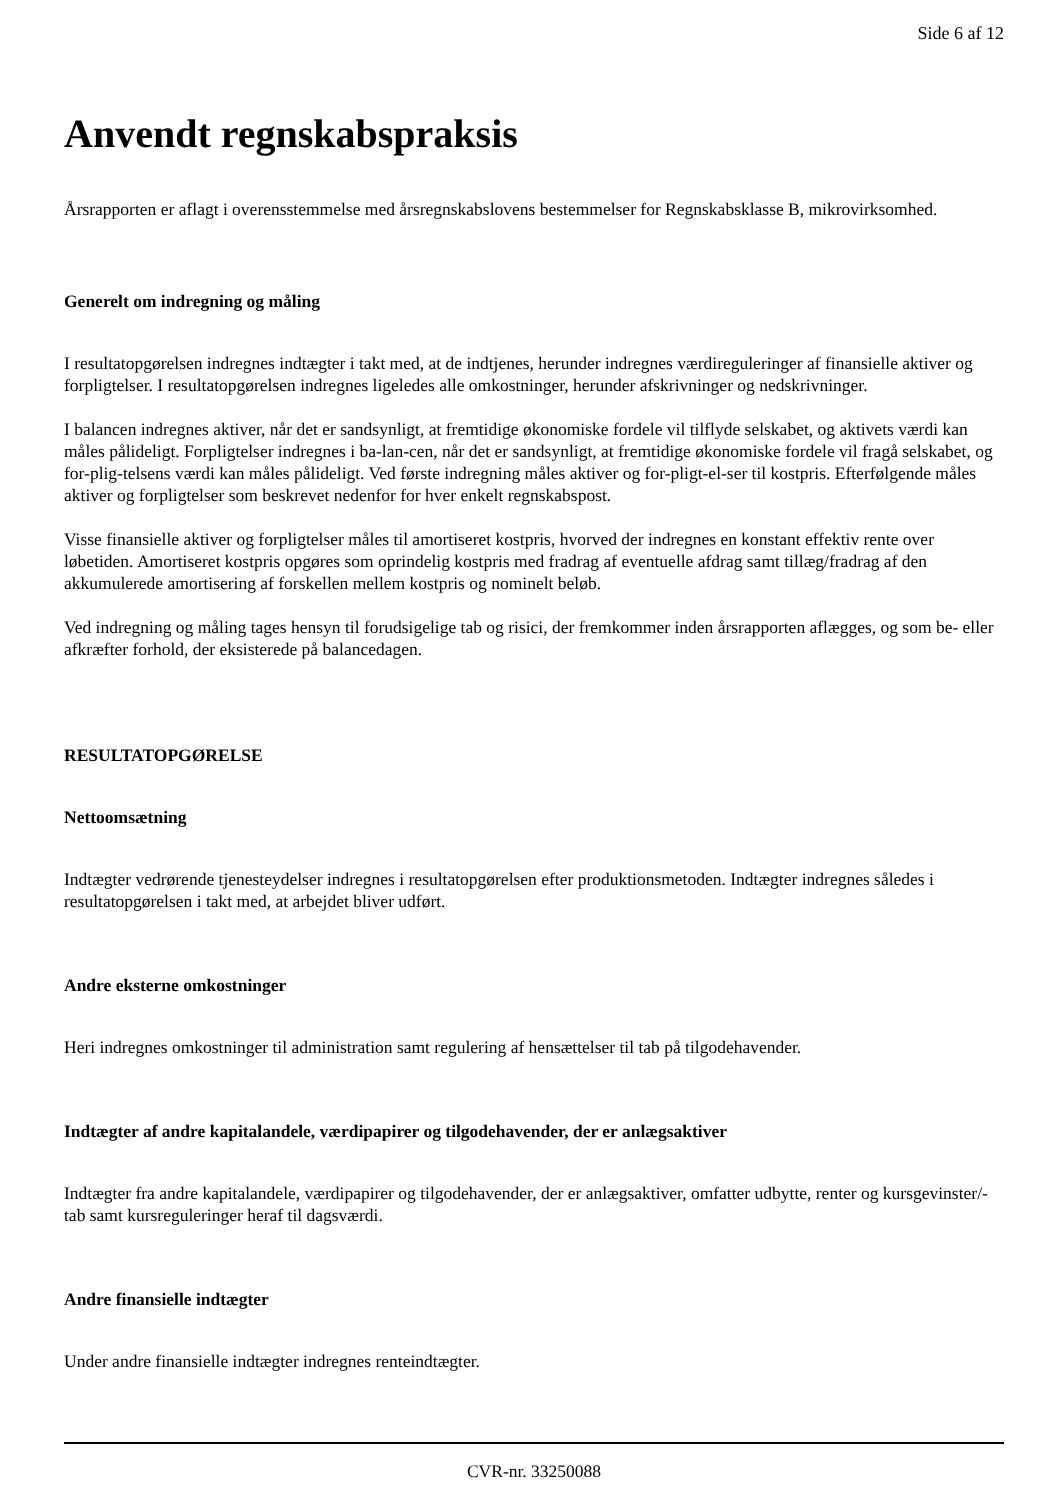Side 6 af 12
Anvendt regnskabspraksis
Årsrapporten er aflagt i overensstemmelse med årsregnskabslovens bestemmelser for Regnskabsklasse B, mikrovirksomhed.
Generelt om indregning og måling
I resultatopgørelsen indregnes indtægter i takt med, at de indtjenes, herunder indregnes værdireguleringer af finansielle aktiver og forpligtelser. I resultatopgørelsen indregnes ligeledes alle omkostninger, herunder afskrivninger og nedskrivninger.
I balancen indregnes aktiver, når det er sandsynligt, at fremtidige økonomiske fordele vil tilflyde selskabet, og aktivets værdi kan måles pålideligt. Forpligtelser indregnes i ba-lan-cen, når det er sandsynligt, at fremtidige økonomiske fordele vil fragå selskabet, og for-plig-telsens værdi kan måles pålideligt. Ved første indregning måles aktiver og for-pligt-el-ser til kostpris. Efterfølgende måles aktiver og forpligtelser som beskrevet nedenfor for hver enkelt regnskabspost.
Visse finansielle aktiver og forpligtelser måles til amortiseret kostpris, hvorved der indregnes en konstant effektiv rente over løbetiden. Amortiseret kostpris opgøres som oprindelig kostpris med fradrag af eventuelle afdrag samt tillæg/fradrag af den akkumulerede amortisering af forskellen mellem kostpris og nominelt beløb.
Ved indregning og måling tages hensyn til forudsigelige tab og risici, der fremkommer inden årsrapporten aflægges, og som be- eller afkræfter forhold, der eksisterede på balancedagen.
RESULTATOPGØRELSE
Nettoomsætning
Indtægter vedrørende tjenesteydelser indregnes i resultatopgørelsen efter produktionsmetoden. Indtægter indregnes således i resultatopgørelsen i takt med, at arbejdet bliver udført.
Andre eksterne omkostninger
Heri indregnes omkostninger til administration samt regulering af hensættelser til tab på tilgodehavender.
Indtægter af andre kapitalandele, værdipapirer og tilgodehavender, der er anlægsaktiver
Indtægter fra andre kapitalandele, værdipapirer og tilgodehavender, der er anlægsaktiver, omfatter udbytte, renter og kursgevinster/-tab samt kursreguleringer heraf til dagsværdi.
Andre finansielle indtægter
Under andre finansielle indtægter indregnes renteindtægter.
CVR-nr. 33250088